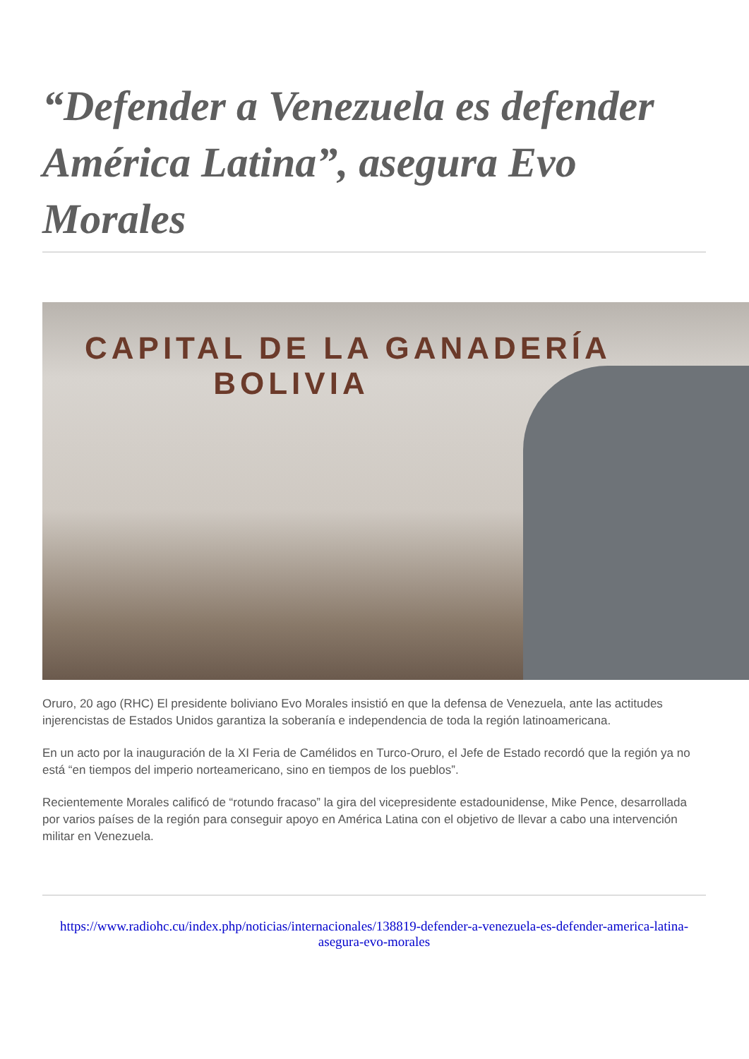“Defender a Venezuela es defender América Latina”, asegura Evo Morales
CAPITAL DE LA GANADERÍA
BOLIVIA
Oruro, 20 ago (RHC) El presidente boliviano Evo Morales insistió en que la defensa de Venezuela, ante las actitudes injerencistas de Estados Unidos garantiza la soberanía e independencia de toda la región latinoamericana.
En un acto por la inauguración de la XI Feria de Camélidos en Turco-Oruro, el Jefe de Estado recordó que la región ya no está “en tiempos del imperio norteamericano, sino en tiempos de los pueblos”.
Recientemente Morales calificó de “rotundo fracaso” la gira del vicepresidente estadounidense, Mike Pence, desarrollada por varios países de la región para conseguir apoyo en América Latina con el objetivo de llevar a cabo una intervención militar en Venezuela.
https://www.radiohc.cu/index.php/noticias/internacionales/138819-defender-a-venezuela-es-defender-america-latina-asegura-evo-morales